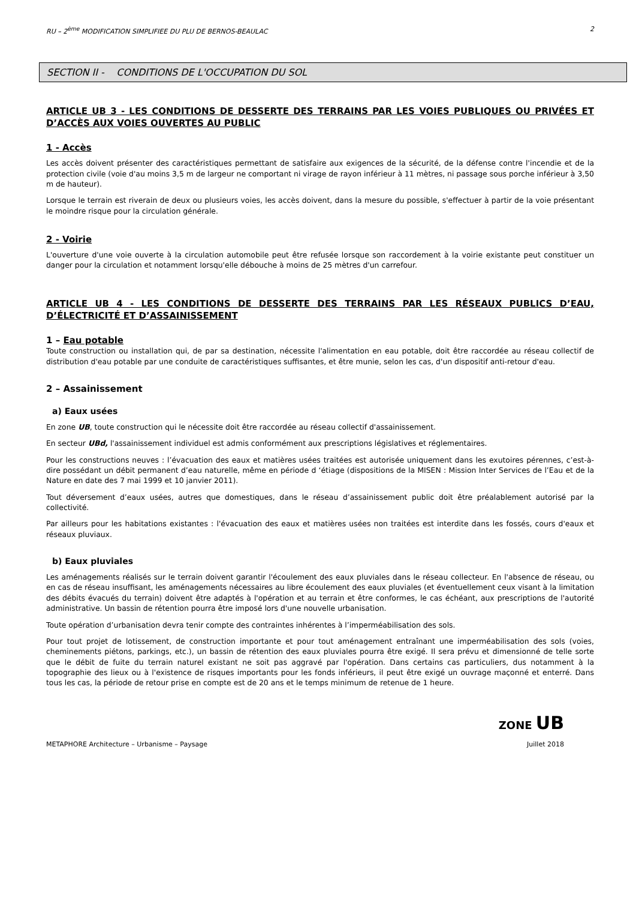RU – 2<sup>ème</sup> MODIFICATION SIMPLIFIEE DU PLU DE BERNOS-BEAULAC 2
SECTION II - CONDITIONS DE L'OCCUPATION DU SOL
ARTICLE UB 3 - LES CONDITIONS DE DESSERTE DES TERRAINS PAR LES VOIES PUBLIQUES OU PRIVÉES ET D’ACCÈS AUX VOIES OUVERTES AU PUBLIC
1 - Accès
Les accès doivent présenter des caractéristiques permettant de satisfaire aux exigences de la sécurité, de la défense contre l'incendie et de la protection civile (voie d'au moins 3,5 m de largeur ne comportant ni virage de rayon inférieur à 11 mètres, ni passage sous porche inférieur à 3,50 m de hauteur).
Lorsque le terrain est riverain de deux ou plusieurs voies, les accès doivent, dans la mesure du possible, s'effectuer à partir de la voie présentant le moindre risque pour la circulation générale.
2 - Voirie
L'ouverture d'une voie ouverte à la circulation automobile peut être refusée lorsque son raccordement à la voirie existante peut constituer un danger pour la circulation et notamment lorsqu'elle débouche à moins de 25 mètres d'un carrefour.
ARTICLE UB 4 - LES CONDITIONS DE DESSERTE DES TERRAINS PAR LES RÉSEAUX PUBLICS D’EAU, D’ÉLECTRICITÉ ET D’ASSAINISSEMENT
1 – Eau potable
Toute construction ou installation qui, de par sa destination, nécessite l'alimentation en eau potable, doit être raccordée au réseau collectif de distribution d'eau potable par une conduite de caractéristiques suffisantes, et être munie, selon les cas, d'un dispositif anti-retour d'eau.
2 – Assainissement
a) Eaux usées
En zone UB, toute construction qui le nécessite doit être raccordée au réseau collectif d'assainissement.
En secteur UBd, l'assainissement individuel est admis conformément aux prescriptions législatives et réglementaires.
Pour les constructions neuves : l’évacuation des eaux et matières usées traitées est autorisée uniquement dans les exutoires pérennes, c’est-à-dire possédant un débit permanent d’eau naturelle, même en période d ‘étiage (dispositions de la MISEN : Mission Inter Services de l’Eau et de la Nature en date des 7 mai 1999 et 10 janvier 2011).
Tout déversement d’eaux usées, autres que domestiques, dans le réseau d’assainissement public doit être préalablement autorisé par la collectivité.
Par ailleurs pour les habitations existantes : l'évacuation des eaux et matières usées non traitées est interdite dans les fossés, cours d'eaux et réseaux pluviaux.
b) Eaux pluviales
Les aménagements réalisés sur le terrain doivent garantir l'écoulement des eaux pluviales dans le réseau collecteur. En l'absence de réseau, ou en cas de réseau insuffisant, les aménagements nécessaires au libre écoulement des eaux pluviales (et éventuellement ceux visant à la limitation des débits évacués du terrain) doivent être adaptés à l'opération et au terrain et être conformes, le cas échéant, aux prescriptions de l'autorité administrative. Un bassin de rétention pourra être imposé lors d'une nouvelle urbanisation.
Toute opération d’urbanisation devra tenir compte des contraintes inhérentes à l’imperméabilisation des sols.
Pour tout projet de lotissement, de construction importante et pour tout aménagement entraînant une imperméabilisation des sols (voies, cheminements piétons, parkings, etc.), un bassin de rétention des eaux pluviales pourra être exigé. Il sera prévu et dimensionné de telle sorte que le débit de fuite du terrain naturel existant ne soit pas aggravé par l'opération. Dans certains cas particuliers, dus notamment à la topographie des lieux ou à l'existence de risques importants pour les fonds inférieurs, il peut être exigé un ouvrage maçonné et enterré. Dans tous les cas, la période de retour prise en compte est de 20 ans et le temps minimum de retenue de 1 heure.
ZONE UB
METAPHORE Architecture – Urbanisme – Paysage Juillet 2018